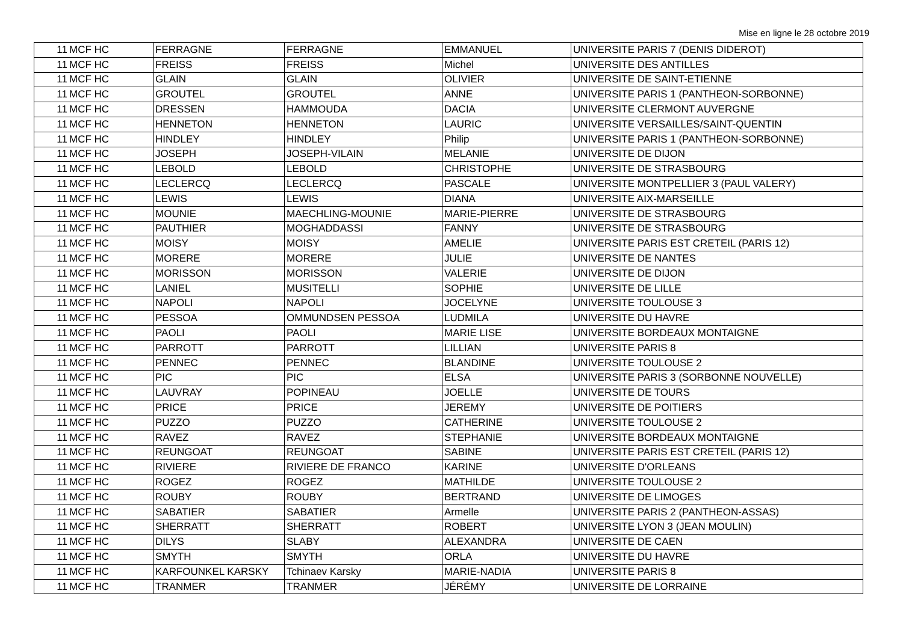Mise en ligne le 28 octobre 2019
| 11 | MCF HC | FERRAGNE | FERRAGNE | EMMANUEL | UNIVERSITE PARIS 7 (DENIS DIDEROT) |
| 11 | MCF HC | FREISS | FREISS | Michel | UNIVERSITE DES ANTILLES |
| 11 | MCF HC | GLAIN | GLAIN | OLIVIER | UNIVERSITE DE SAINT-ETIENNE |
| 11 | MCF HC | GROUTEL | GROUTEL | ANNE | UNIVERSITE PARIS 1 (PANTHEON-SORBONNE) |
| 11 | MCF HC | DRESSEN | HAMMOUDA | DACIA | UNIVERSITE CLERMONT AUVERGNE |
| 11 | MCF HC | HENNETON | HENNETON | LAURIC | UNIVERSITE VERSAILLES/SAINT-QUENTIN |
| 11 | MCF HC | HINDLEY | HINDLEY | Philip | UNIVERSITE PARIS 1 (PANTHEON-SORBONNE) |
| 11 | MCF HC | JOSEPH | JOSEPH-VILAIN | MELANIE | UNIVERSITE DE DIJON |
| 11 | MCF HC | LEBOLD | LEBOLD | CHRISTOPHE | UNIVERSITE DE STRASBOURG |
| 11 | MCF HC | LECLERCQ | LECLERCQ | PASCALE | UNIVERSITE MONTPELLIER 3 (PAUL VALERY) |
| 11 | MCF HC | LEWIS | LEWIS | DIANA | UNIVERSITE AIX-MARSEILLE |
| 11 | MCF HC | MOUNIE | MAECHLING-MOUNIE | MARIE-PIERRE | UNIVERSITE DE STRASBOURG |
| 11 | MCF HC | PAUTHIER | MOGHADDASSI | FANNY | UNIVERSITE DE STRASBOURG |
| 11 | MCF HC | MOISY | MOISY | AMELIE | UNIVERSITE PARIS EST CRETEIL (PARIS 12) |
| 11 | MCF HC | MORERE | MORERE | JULIE | UNIVERSITE DE NANTES |
| 11 | MCF HC | MORISSON | MORISSON | VALERIE | UNIVERSITE DE DIJON |
| 11 | MCF HC | LANIEL | MUSITELLI | SOPHIE | UNIVERSITE DE LILLE |
| 11 | MCF HC | NAPOLI | NAPOLI | JOCELYNE | UNIVERSITE TOULOUSE 3 |
| 11 | MCF HC | PESSOA | OMMUNDSEN PESSOA | LUDMILA | UNIVERSITE DU HAVRE |
| 11 | MCF HC | PAOLI | PAOLI | MARIE LISE | UNIVERSITE BORDEAUX MONTAIGNE |
| 11 | MCF HC | PARROTT | PARROTT | LILLIAN | UNIVERSITE PARIS 8 |
| 11 | MCF HC | PENNEC | PENNEC | BLANDINE | UNIVERSITE TOULOUSE 2 |
| 11 | MCF HC | PIC | PIC | ELSA | UNIVERSITE PARIS 3 (SORBONNE NOUVELLE) |
| 11 | MCF HC | LAUVRAY | POPINEAU | JOELLE | UNIVERSITE DE TOURS |
| 11 | MCF HC | PRICE | PRICE | JEREMY | UNIVERSITE DE POITIERS |
| 11 | MCF HC | PUZZO | PUZZO | CATHERINE | UNIVERSITE TOULOUSE 2 |
| 11 | MCF HC | RAVEZ | RAVEZ | STEPHANIE | UNIVERSITE BORDEAUX MONTAIGNE |
| 11 | MCF HC | REUNGOAT | REUNGOAT | SABINE | UNIVERSITE PARIS EST CRETEIL (PARIS 12) |
| 11 | MCF HC | RIVIERE | RIVIERE DE FRANCO | KARINE | UNIVERSITE D'ORLEANS |
| 11 | MCF HC | ROGEZ | ROGEZ | MATHILDE | UNIVERSITE TOULOUSE 2 |
| 11 | MCF HC | ROUBY | ROUBY | BERTRAND | UNIVERSITE DE LIMOGES |
| 11 | MCF HC | SABATIER | SABATIER | Armelle | UNIVERSITE PARIS 2 (PANTHEON-ASSAS) |
| 11 | MCF HC | SHERRATT | SHERRATT | ROBERT | UNIVERSITE LYON 3 (JEAN MOULIN) |
| 11 | MCF HC | DILYS | SLABY | ALEXANDRA | UNIVERSITE DE CAEN |
| 11 | MCF HC | SMYTH | SMYTH | ORLA | UNIVERSITE DU HAVRE |
| 11 | MCF HC | KARFOUNKEL KARSKY | Tchinaev Karsky | MARIE-NADIA | UNIVERSITE PARIS 8 |
| 11 | MCF HC | TRANMER | TRANMER | JÉRÉMY | UNIVERSITE DE LORRAINE |